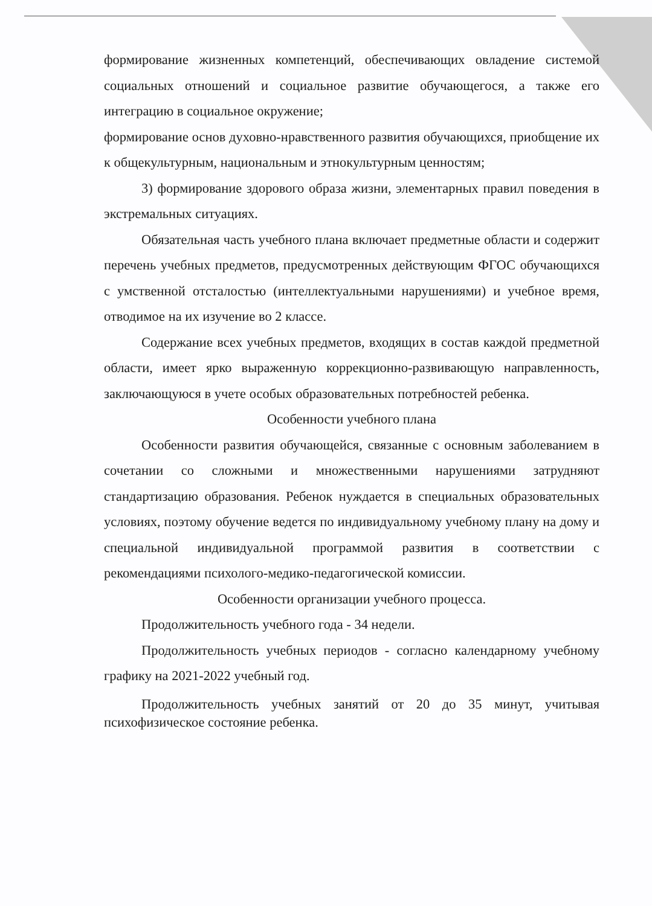формирование жизненных компетенций, обеспечивающих овладение системой социальных отношений и социальное развитие обучающегося, а также его интеграцию в социальное окружение;
формирование основ духовно-нравственного развития обучающихся, приобщение их к общекультурным, национальным и этнокультурным ценностям;
3) формирование здорового образа жизни, элементарных правил поведения в экстремальных ситуациях.
Обязательная часть учебного плана включает предметные области и содержит перечень учебных предметов, предусмотренных действующим ФГОС обучающихся с умственной отсталостью (интеллектуальными нарушениями) и учебное время, отводимое на их изучение во 2 классе.
Содержание всех учебных предметов, входящих в состав каждой предметной области, имеет ярко выраженную коррекционно-развивающую направленность, заключающуюся в учете особых образовательных потребностей ребенка.
Особенности учебного плана
Особенности развития обучающейся, связанные с основным заболеванием в сочетании со сложными и множественными нарушениями затрудняют стандартизацию образования. Ребенок нуждается в специальных образовательных условиях, поэтому обучение ведется по индивидуальному учебному плану на дому и специальной индивидуальной программой развития в соответствии с рекомендациями психолого-медико-педагогической комиссии.
Особенности организации учебного процесса.
Продолжительность учебного года - 34 недели.
Продолжительность учебных периодов - согласно календарному учебному графику на 2021-2022 учебный год.
Продолжительность учебных занятий от 20 до 35 минут, учитывая психофизическое состояние ребенка.